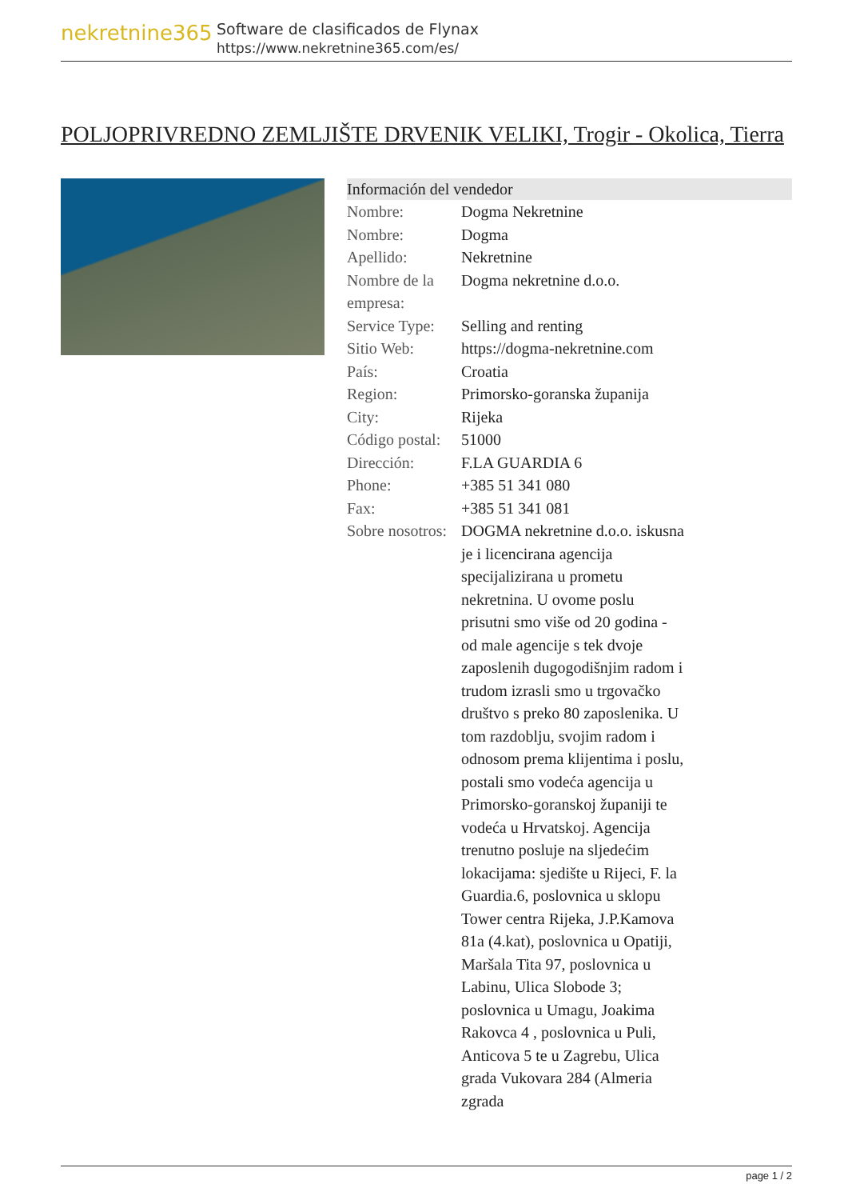nekretnine365
Software de clasificados de Flynax
https://www.nekretnine365.com/es/
POLJOPRIVREDNO ZEMLJIŠTE DRVENIK VELIKI, Trogir - Okolica, Tierra
Información del vendedor
| Nombre: | Dogma Nekretnine |
| Nombre: | Dogma |
| Apellido: | Nekretnine |
| Nombre de la empresa: | Dogma nekretnine d.o.o. |
| Service Type: | Selling and renting |
| Sitio Web: | https://dogma-nekretnine.com |
| País: | Croatia |
| Region: | Primorsko-goranska županija |
| City: | Rijeka |
| Código postal: | 51000 |
| Dirección: | F.LA GUARDIA 6 |
| Phone: | +385 51 341 080 |
| Fax: | +385 51 341 081 |
| Sobre nosotros: | DOGMA nekretnine d.o.o. iskusna je i licencirana agencija specijalizirana u prometu nekretnina. U ovome poslu prisutni smo više od 20 godina - od male agencije s tek dvoje zaposlenih dugogodišnjim radom i trudom izrasli smo u trgovačko društvo s preko 80 zaposlenika. U tom razdoblju, svojim radom i odnosom prema klijentima i poslu, postali smo vodeća agencija u Primorsko-goranskoj županiji te vodeća u Hrvatskoj. Agencija trenutno posluje na sljedećim lokacijama: sjedište u Rijeci, F. la Guardia.6, poslovnica u sklopu Tower centra Rijeka, J.P.Kamova 81a (4.kat), poslovnica u Opatiji, Maršala Tita 97, poslovnica u Labinu, Ulica Slobode 3; poslovnica u Umagu, Joakima Rakovca 4 , poslovnica u Puli, Anticova 5 te u Zagrebu, Ulica grada Vukovara 284 (Almeria zgrada |
page 1 / 2